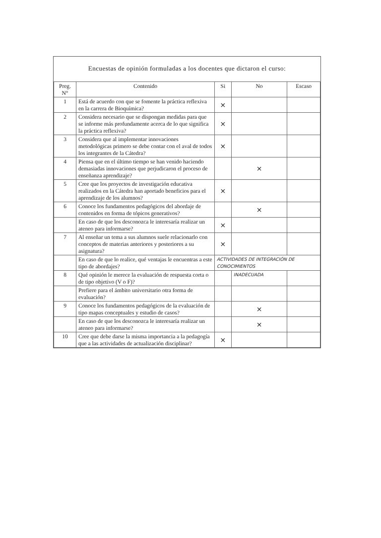Encuestas de opinión formuladas a los docentes que dictaron el curso:
| Preg. N° | Contenido | Si | No | Escaso |
| --- | --- | --- | --- | --- |
| 1 | Está de acuerdo con que se fomente la práctica reflexiva en la carrera de Bioquímica? | × | | |
| 2 | Considera necesario que se dispongan medidas para que se informe más profundamente acerca de lo que significa la práctica reflexiva? | × | | |
| 3 | Considera que al implementar innovaciones metodológicas primero se debe contar con el aval de todos los integrantes de la Cátedra? | × | | |
| 4 | Piensa que en el último tiempo se han venido haciendo demasiadas innovaciones que perjudicaron el proceso de enseñanza aprendizaje? | | × | |
| 5 | Cree que los proyectos de investigación educativa realizados en la Cátedra han aportado beneficios para el aprendizaje de los alumnos? | × | | |
| 6 | Conoce los fundamentos pedagógicos del abordaje de contenidos en forma de tópicos generativos? | | × | |
| | En caso de que los desconozca le interesaría realizar un ateneo para informarse? | × | | |
| 7 | Al enseñar un tema a sus alumnos suele relacionarlo con conceptos de materias anteriores y posteriores a su asignatura? | × | | |
| | En caso de que lo realice, qué ventajas le encuentras a este tipo de abordajes? | ACTIVIDADES DE INTEGRACIÓN DE CONOCIMIENTOS | | |
| 8 | Qué opinión le merece la evaluación de respuesta corta o de tipo objetivo (V o F)? | | INADECUADA | |
| | Prefiere para el ámbito universitario otra forma de evaluación? | | | |
| 9 | Conoce los fundamentos pedagógicos de la evaluación de tipo mapas conceptuales y estudio de casos? | | × | |
| | En caso de que los desconozca le interesaría realizar un ateneo para informarse? | | × | |
| 10 | Cree que debe darse la misma importancia a la pedagogía que a las actividades de actualización disciplinar? | × | | |